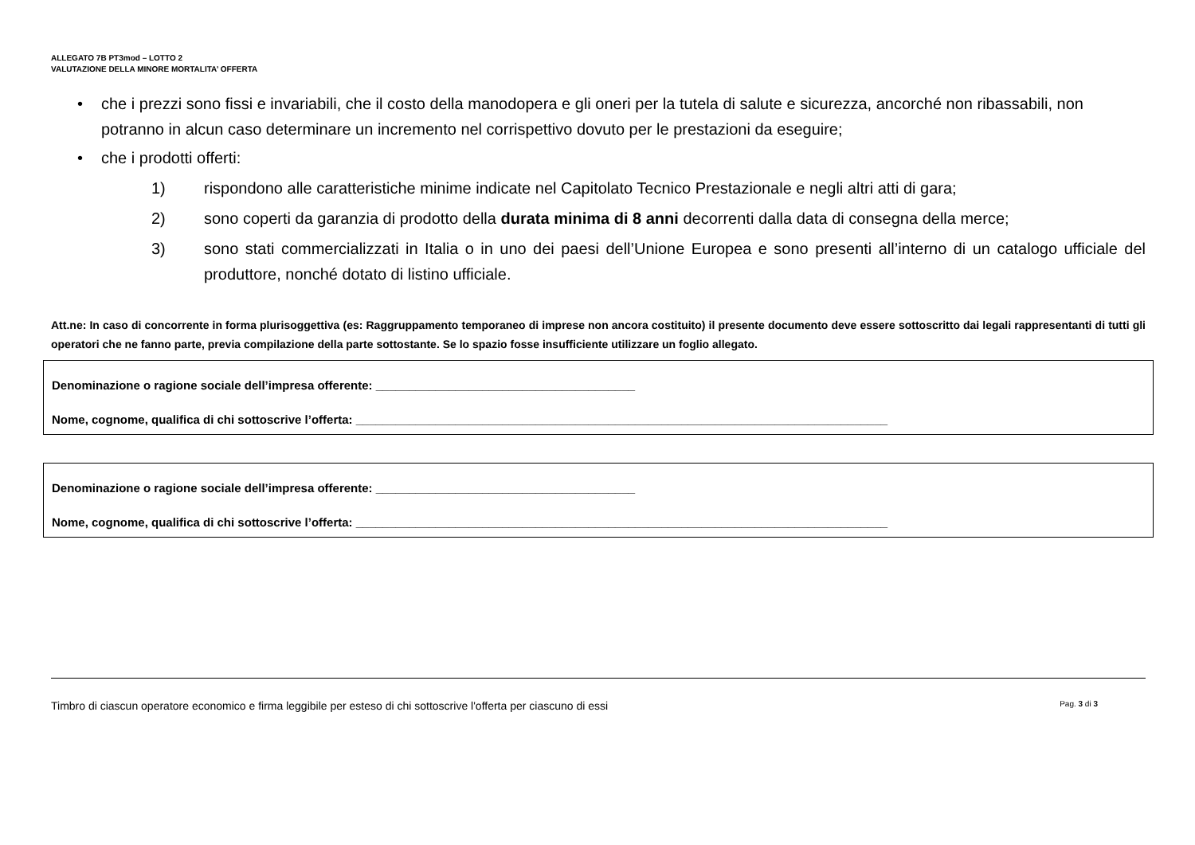ALLEGATO 7B PT3mod – LOTTO 2
VALUTAZIONE DELLA MINORE MORTALITA’ OFFERTA
• che i prezzi sono fissi e invariabili, che il costo della manodopera e gli oneri per la tutela di salute e sicurezza, ancorché non ribassabili, non potranno in alcun caso determinare un incremento nel corrispettivo dovuto per le prestazioni da eseguire;
• che i prodotti offerti:
1) rispondono alle caratteristiche minime indicate nel Capitolato Tecnico Prestazionale e negli altri atti di gara;
2) sono coperti da garanzia di prodotto della durata minima di 8 anni decorrenti dalla data di consegna della merce;
3) sono stati commercializzati in Italia o in uno dei paesi dell’Unione Europea e sono presenti all’interno di un catalogo ufficiale del produttore, nonché dotato di listino ufficiale.
Att.ne: In caso di concorrente in forma plurisoggettiva (es: Raggruppamento temporaneo di imprese non ancora costituito) il presente documento deve essere sottoscritto dai legali rappresentanti di tutti gli operatori che ne fanno parte, previa compilazione della parte sottostante. Se lo spazio fosse insufficiente utilizzare un foglio allegato.
Denominazione o ragione sociale dell’impresa offerente: _______________________________________
Nome, cognome, qualifica di chi sottoscrive l’offerta: ________________________________________________________________________________
Denominazione o ragione sociale dell’impresa offerente: _______________________________________
Nome, cognome, qualifica di chi sottoscrive l’offerta: ________________________________________________________________________________
Timbro di ciascun operatore economico e firma leggibile per esteso di chi sottoscrive l'offerta per ciascuno di essi Pag. 3 di 3